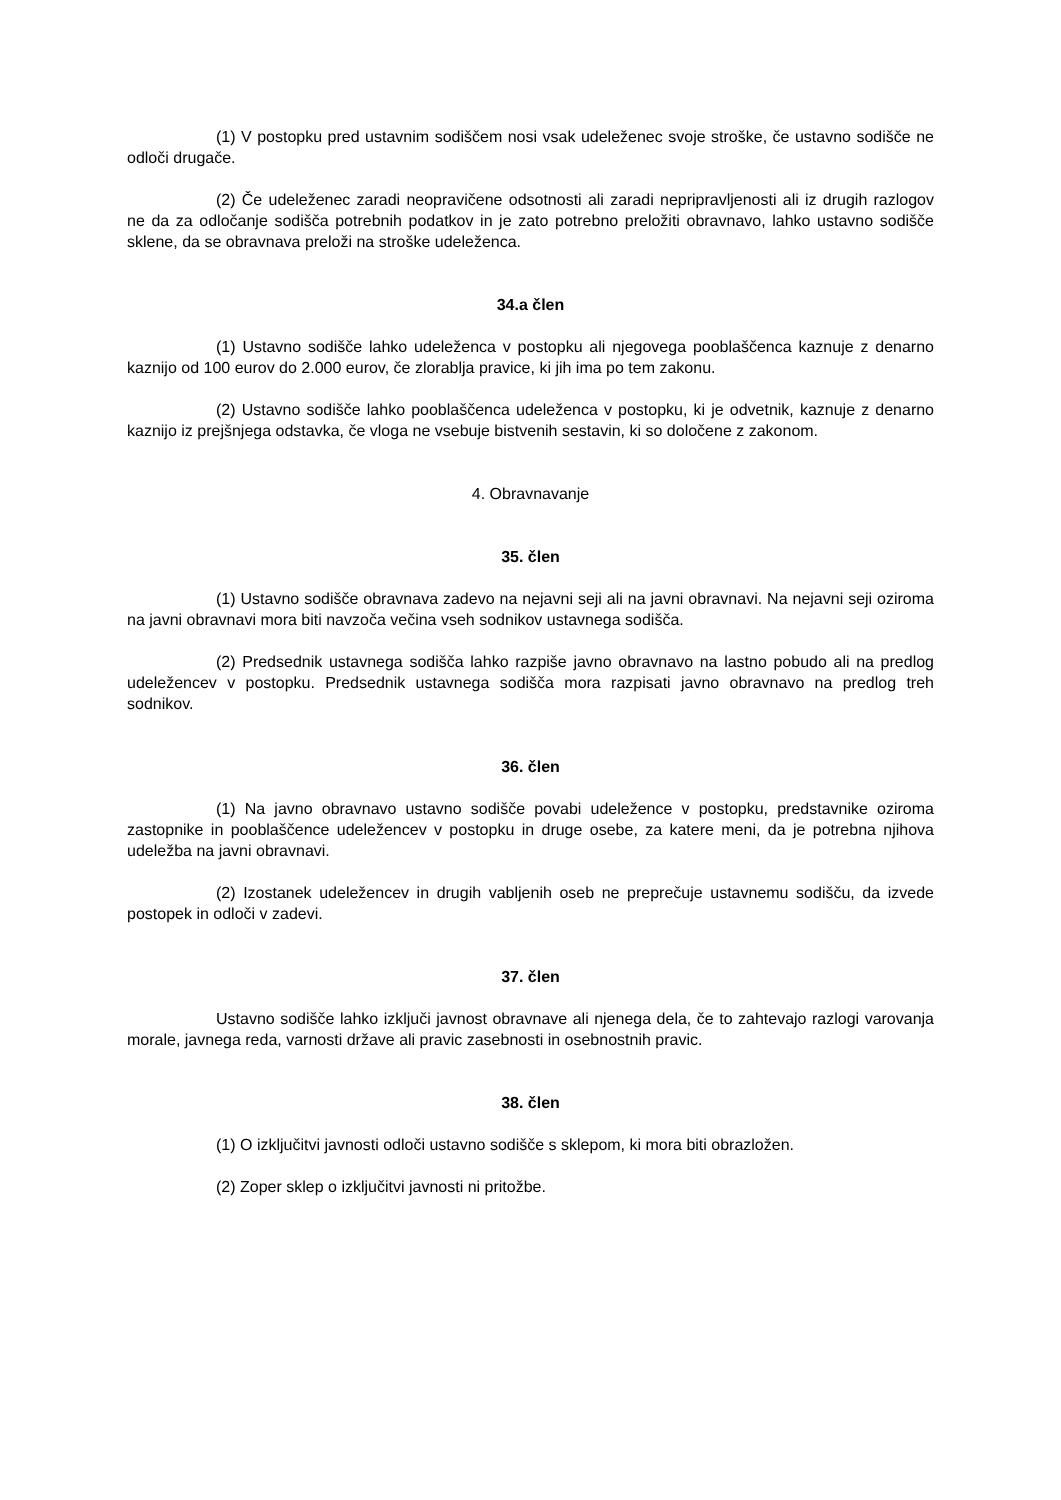(1) V postopku pred ustavnim sodiščem nosi vsak udeleženec svoje stroške, če ustavno sodišče ne odloči drugače.
(2) Če udeleženec zaradi neopravičene odsotnosti ali zaradi nepripravljenosti ali iz drugih razlogov ne da za odločanje sodišča potrebnih podatkov in je zato potrebno preložiti obravnavo, lahko ustavno sodišče sklene, da se obravnava preloži na stroške udeleženca.
34.a člen
(1) Ustavno sodišče lahko udeleženca v postopku ali njegovega pooblaščenca kaznuje z denarno kaznijo od 100 eurov do 2.000 eurov, če zlorablja pravice, ki jih ima po tem zakonu.
(2) Ustavno sodišče lahko pooblaščenca udeleženca v postopku, ki je odvetnik, kaznuje z denarno kaznijo iz prejšnjega odstavka, če vloga ne vsebuje bistvenih sestavin, ki so določene z zakonom.
4. Obravnavanje
35. člen
(1) Ustavno sodišče obravnava zadevo na nejavni seji ali na javni obravnavi. Na nejavni seji oziroma na javni obravnavi mora biti navzoča večina vseh sodnikov ustavnega sodišča.
(2) Predsednik ustavnega sodišča lahko razpiše javno obravnavo na lastno pobudo ali na predlog udeležencev v postopku. Predsednik ustavnega sodišča mora razpisati javno obravnavo na predlog treh sodnikov.
36. člen
(1) Na javno obravnavo ustavno sodišče povabi udeležence v postopku, predstavnike oziroma zastopnike in pooblaščence udeležencev v postopku in druge osebe, za katere meni, da je potrebna njihova udeležba na javni obravnavi.
(2) Izostanek udeležencev in drugih vabljenih oseb ne preprečuje ustavnemu sodišču, da izvede postopek in odloči v zadevi.
37. člen
Ustavno sodišče lahko izključi javnost obravnave ali njenega dela, če to zahtevajo razlogi varovanja morale, javnega reda, varnosti države ali pravic zasebnosti in osebnostnih pravic.
38. člen
(1) O izključitvi javnosti odloči ustavno sodišče s sklepom, ki mora biti obrazložen.
(2) Zoper sklep o izključitvi javnosti ni pritožbe.